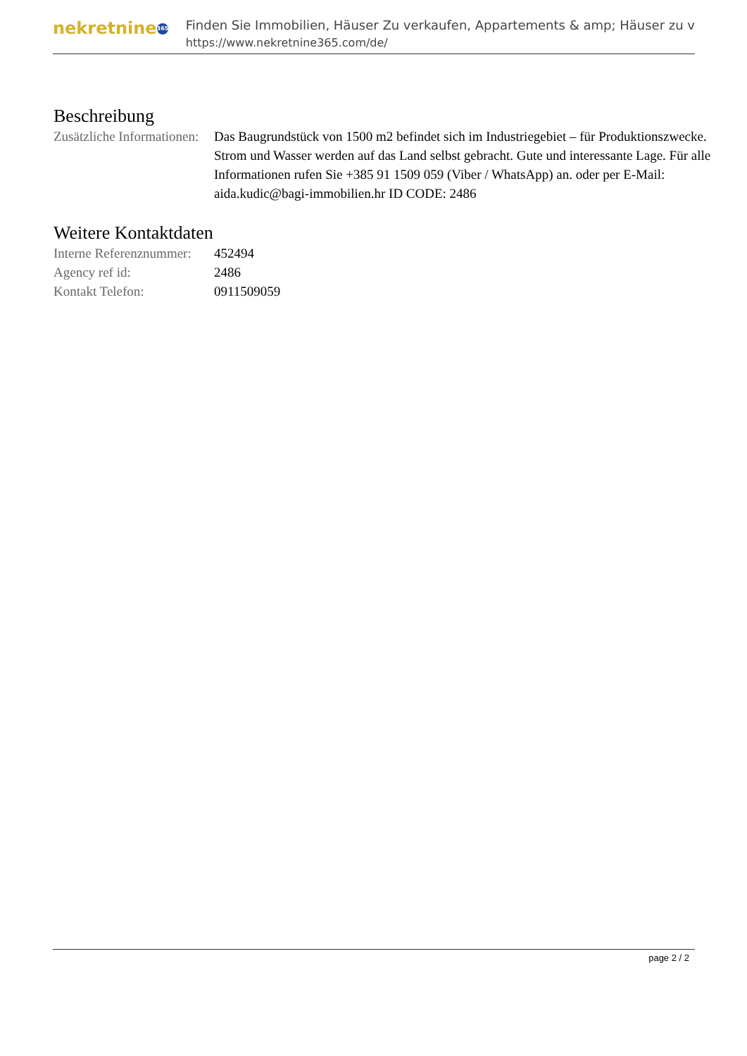nekretnine 365
Finden Sie Immobilien, Häuser Zu verkaufen, Appartements & amp; Häuser zu v
https://www.nekretnine365.com/de/
Beschreibung
| Zusätzliche Informationen: | Das Baugrundstück von 1500 m2 befindet sich im Industriegebiet – für Produktionszwecke. Strom und Wasser werden auf das Land selbst gebracht. Gute und interessante Lage. Für alle Informationen rufen Sie +385 91 1509 059 (Viber / WhatsApp) an. oder per E-Mail: aida.kudic@bagi-immobilien.hr ID CODE: 2486 |
Weitere Kontaktdaten
| Interne Referenznummer: | 452494 |
| Agency ref id: | 2486 |
| Kontakt Telefon: | 0911509059 |
page 2 / 2